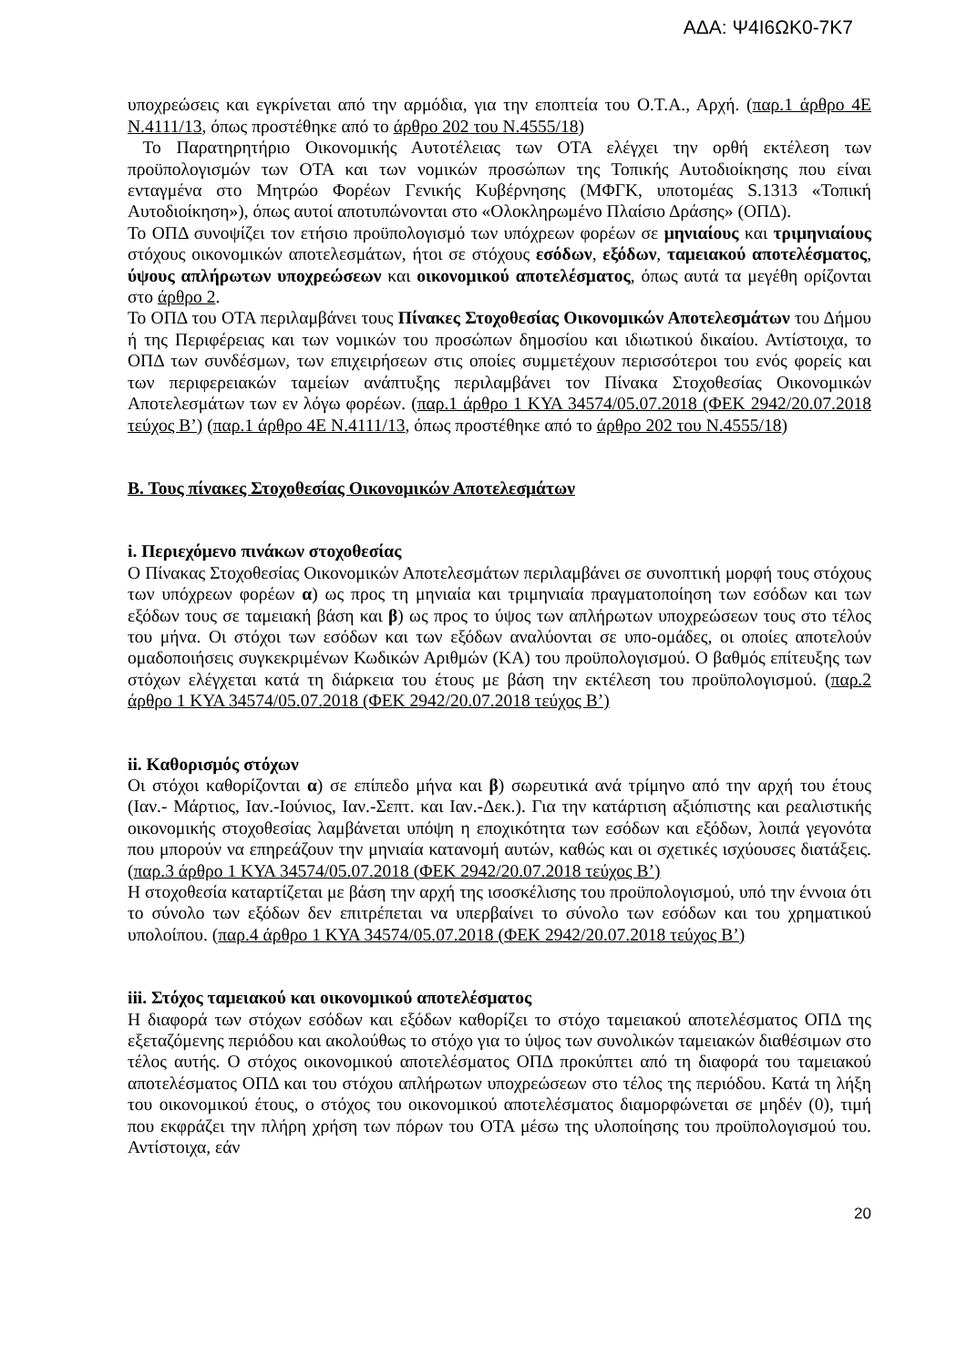ΑΔΑ: Ψ4Ι6ΩΚ0-7Κ7
υποχρεώσεις και εγκρίνεται από την αρμόδια, για την εποπτεία του Ο.Τ.Α., Αρχή. (παρ.1 άρθρο 4Ε Ν.4111/13, όπως προστέθηκε από το άρθρο 202 του Ν.4555/18)
Το Παρατηρητήριο Οικονομικής Αυτοτέλειας των ΟΤΑ ελέγχει την ορθή εκτέλεση των προϋπολογισμών των ΟΤΑ και των νομικών προσώπων της Τοπικής Αυτοδιοίκησης που είναι ενταγμένα στο Μητρώο Φορέων Γενικής Κυβέρνησης (ΜΦΓΚ, υποτομέας S.1313 «Τοπική Αυτοδιοίκηση»), όπως αυτοί αποτυπώνονται στο «Ολοκληρωμένο Πλαίσιο Δράσης» (ΟΠΔ).
Το ΟΠΔ συνοψίζει τον ετήσιο προϋπολογισμό των υπόχρεων φορέων σε μηνιαίους και τριμηνιαίους στόχους οικονομικών αποτελεσμάτων, ήτοι σε στόχους εσόδων, εξόδων, ταμειακού αποτελέσματος, ύψους απλήρωτων υποχρεώσεων και οικονομικού αποτελέσματος, όπως αυτά τα μεγέθη ορίζονται στο άρθρο 2.
Το ΟΠΔ του ΟΤΑ περιλαμβάνει τους Πίνακες Στοχοθεσίας Οικονομικών Αποτελεσμάτων του Δήμου ή της Περιφέρειας και των νομικών του προσώπων δημοσίου και ιδιωτικού δικαίου. Αντίστοιχα, το ΟΠΔ των συνδέσμων, των επιχειρήσεων στις οποίες συμμετέχουν περισσότεροι του ενός φορείς και των περιφερειακών ταμείων ανάπτυξης περιλαμβάνει τον Πίνακα Στοχοθεσίας Οικονομικών Αποτελεσμάτων των εν λόγω φορέων. (παρ.1 άρθρο 1 ΚΥΑ 34574/05.07.2018 (ΦΕΚ 2942/20.07.2018 τεύχος Β’) (παρ.1 άρθρο 4Ε Ν.4111/13, όπως προστέθηκε από το άρθρο 202 του Ν.4555/18)
Β. Τους πίνακες Στοχοθεσίας Οικονομικών Αποτελεσμάτων
i. Περιεχόμενο πινάκων στοχοθεσίας
Ο Πίνακας Στοχοθεσίας Οικονομικών Αποτελεσμάτων περιλαμβάνει σε συνοπτική μορφή τους στόχους των υπόχρεων φορέων α) ως προς τη μηνιαία και τριμηνιαία πραγματοποίηση των εσόδων και των εξόδων τους σε ταμειακή βάση και β) ως προς το ύψος των απλήρωτων υποχρεώσεων τους στο τέλος του μήνα. Οι στόχοι των εσόδων και των εξόδων αναλύονται σε υπο-ομάδες, οι οποίες αποτελούν ομαδοποιήσεις συγκεκριμένων Κωδικών Αριθμών (ΚΑ) του προϋπολογισμού. Ο βαθμός επίτευξης των στόχων ελέγχεται κατά τη διάρκεια του έτους με βάση την εκτέλεση του προϋπολογισμού. (παρ.2 άρθρο 1 ΚΥΑ 34574/05.07.2018 (ΦΕΚ 2942/20.07.2018 τεύχος Β’)
ii. Καθορισμός στόχων
Οι στόχοι καθορίζονται α) σε επίπεδο μήνα και β) σωρευτικά ανά τρίμηνο από την αρχή του έτους (Ιαν.- Μάρτιος, Ιαν.-Ιούνιος, Ιαν.-Σεπτ. και Ιαν.-Δεκ.). Για την κατάρτιση αξιόπιστης και ρεαλιστικής οικονομικής στοχοθεσίας λαμβάνεται υπόψη η εποχικότητα των εσόδων και εξόδων, λοιπά γεγονότα που μπορούν να επηρεάζουν την μηνιαία κατανομή αυτών, καθώς και οι σχετικές ισχύουσες διατάξεις. (παρ.3 άρθρο 1 ΚΥΑ 34574/05.07.2018 (ΦΕΚ 2942/20.07.2018 τεύχος Β’)
Η στοχοθεσία καταρτίζεται με βάση την αρχή της ισοσκέλισης του προϋπολογισμού, υπό την έννοια ότι το σύνολο των εξόδων δεν επιτρέπεται να υπερβαίνει το σύνολο των εσόδων και του χρηματικού υπολοίπου. (παρ.4 άρθρο 1 ΚΥΑ 34574/05.07.2018 (ΦΕΚ 2942/20.07.2018 τεύχος Β’)
iii. Στόχος ταμειακού και οικονομικού αποτελέσματος
Η διαφορά των στόχων εσόδων και εξόδων καθορίζει το στόχο ταμειακού αποτελέσματος ΟΠΔ της εξεταζόμενης περιόδου και ακολούθως το στόχο για το ύψος των συνολικών ταμειακών διαθέσιμων στο τέλος αυτής. Ο στόχος οικονομικού αποτελέσματος ΟΠΔ προκύπτει από τη διαφορά του ταμειακού αποτελέσματος ΟΠΔ και του στόχου απλήρωτων υποχρεώσεων στο τέλος της περιόδου. Κατά τη λήξη του οικονομικού έτους, ο στόχος του οικονομικού αποτελέσματος διαμορφώνεται σε μηδέν (0), τιμή που εκφράζει την πλήρη χρήση των πόρων του ΟΤΑ μέσω της υλοποίησης του προϋπολογισμού του. Αντίστοιχα, εάν
20